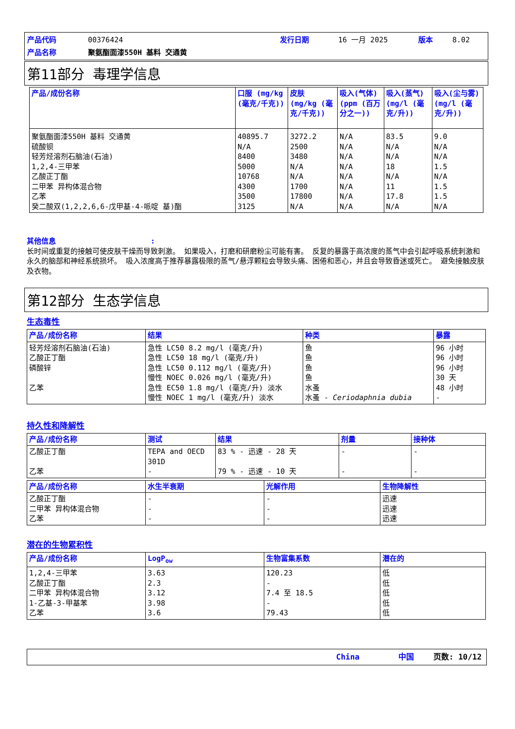产品代码 00376424 发行日期 16 一月 2025 版本 8.02
产品名称 聚氨酯面漆550H 基料 交通黄
第11部分 毒理学信息
| 产品/成份名称 | 口服 (mg/kg (毫克/千克)) | 皮肤 (mg/kg (毫克/千克)) | 吸入(气体)(ppm (百万分之一)) | 吸入(蒸气)(mg/l (毫克/升)) | 吸入(尘与雾) (mg/l (毫克/升)) |
| --- | --- | --- | --- | --- | --- |
| 聚氨酯面漆550H 基料 交通黄 硫酸钡 轻芳烃溶剂石脑油(石油) 1,2,4-三甲苯 乙酸正丁酯 二甲苯 异构体混合物 乙苯 癸二酸双(1,2,2,6,6-戊甲基-4-哌啶 基)酯 | 40895.7 N/A 8400 5000 10768 4300 3500 3125 | 3272.2 2500 3480 N/A N/A 1700 17800 N/A | N/A N/A N/A N/A N/A N/A N/A N/A | 83.5 N/A N/A 18 N/A 11 17.8 N/A | 9.0 N/A N/A 1.5 N/A 1.5 1.5 N/A |
其他信息:
长时间或重复的接触可使皮肤干燥而导致刺激。 如果吸入，打磨和研磨粉尘可能有害。 反复的暴露于高浓度的蒸气中会引起呼吸系统刺激和永久的脑部和神经系统损坏。 吸入浓度高于推荐暴露极限的蒸气/悬浮颗粒会导致头痛、困倦和恶心，并且会导致昏迷或死亡。 避免接触皮肤及衣物。
第12部分 生态学信息
生态毒性
| 产品/成份名称 | 结果 | 种类 | 暴露 |
| --- | --- | --- | --- |
| 轻芳烃溶剂石脑油(石油) 乙酸正丁酯 磷酸锌 乙苯 | 急性 LC50 8.2 mg/l (毫克/升) 急性 LC50 18 mg/l (毫克/升) 急性 LC50 0.112 mg/l (毫克/升) 慢性 NOEC 0.026 mg/l (毫克/升) 急性 EC50 1.8 mg/l (毫克/升) 淡水 慢性 NOEC 1 mg/l (毫克/升) 淡水 | 鱼 鱼 鱼 鱼 水蚤 水蚤 - Ceriodaphnia dubia | 96 小时 96 小时 96 小时 30 天 48 小时 - |
持久性和降解性
| 产品/成份名称 | 测试 | 结果 | 剂量 | 接种体 |
| --- | --- | --- | --- | --- |
| 乙酸正丁酯 乙苯 | TEPA and OECD 301D - | 83 % - 迅速 - 28 天 79 % - 迅速 - 10 天 | - - | - - |
| 产品/成份名称 | 水生半衰期 | 光解作用 | 生物降解性 |
| --- | --- | --- | --- |
| 乙酸正丁酯 二甲苯 异构体混合物 乙苯 | - - - | - - - | 迅速 迅速 迅速 |
潜在的生物累积性
| 产品/成份名称 | LogP<sub>ow</sub> | 生物富集系数 | 潜在的 |
| --- | --- | --- | --- |
| 1,2,4-三甲苯 乙酸正丁酯 二甲苯 异构体混合物 1-乙基-3-甲基苯 乙苯 | 3.63 2.3 3.12 3.98 3.6 | 120.23 - 7.4 至 18.5 - 79.43 | 低 低 低 低 低 |
China 中国 页数: 10/12